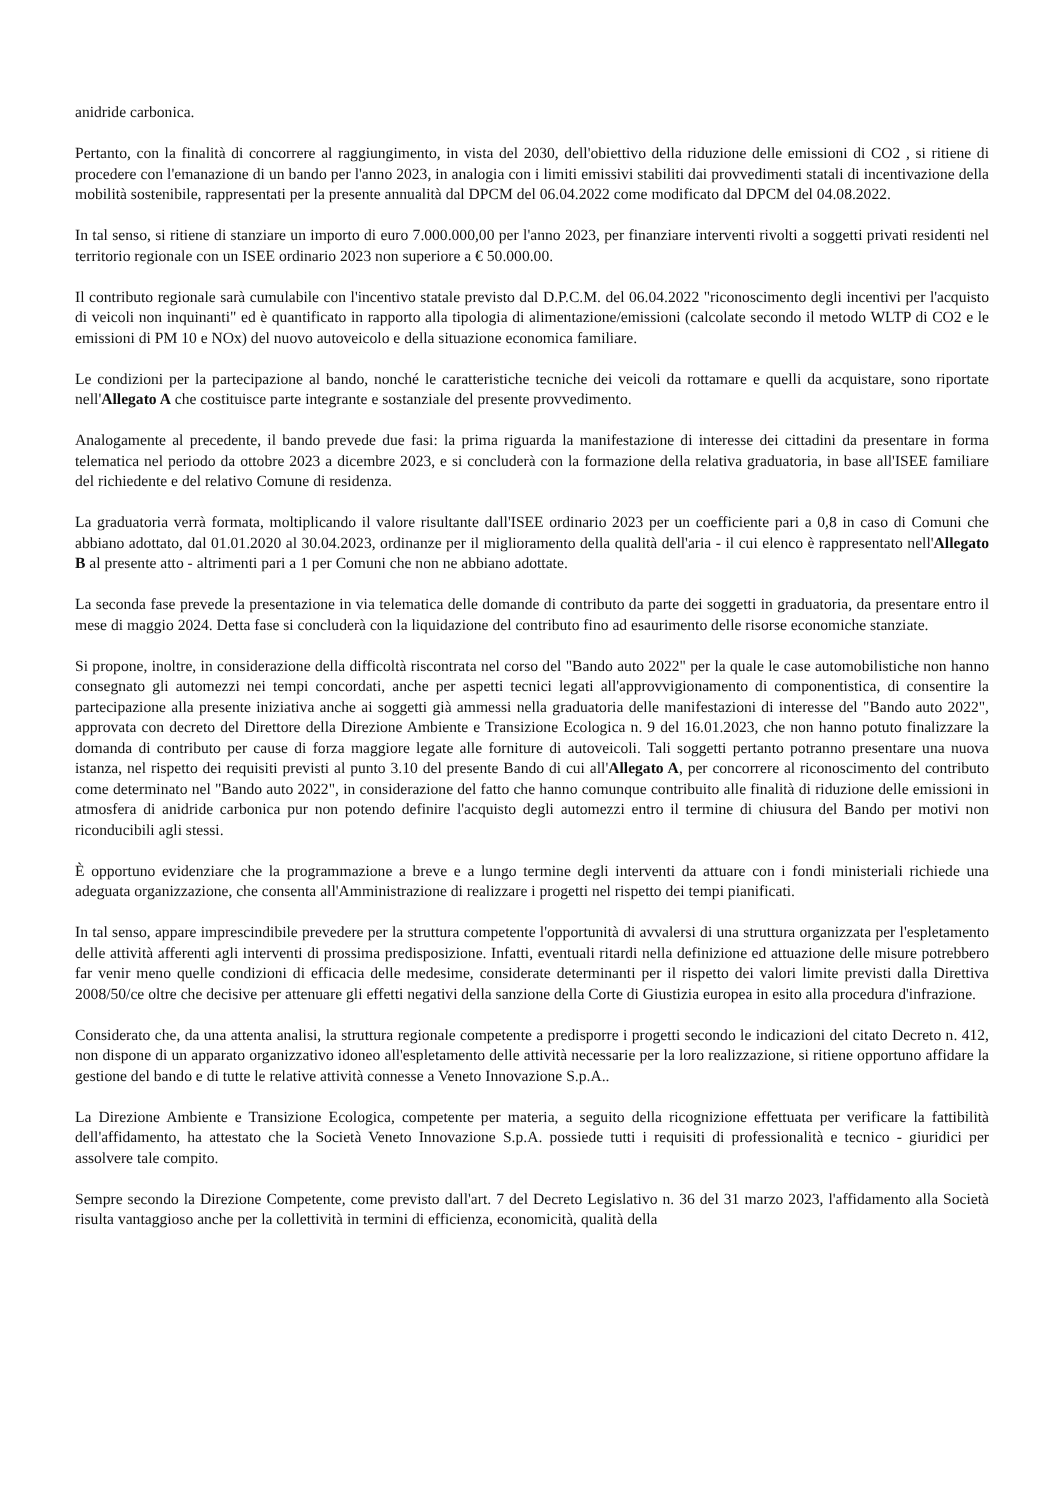anidride carbonica.
Pertanto, con la finalità di concorrere al raggiungimento, in vista del 2030, dell'obiettivo della riduzione delle emissioni di CO2 , si ritiene di procedere con l'emanazione di un bando per l'anno 2023, in analogia con i limiti emissivi stabiliti dai provvedimenti statali di incentivazione della mobilità sostenibile, rappresentati per la presente annualità dal DPCM del 06.04.2022 come modificato dal DPCM del 04.08.2022.
In tal senso, si ritiene di stanziare un importo di euro 7.000.000,00 per l'anno 2023, per finanziare interventi rivolti a soggetti privati residenti nel territorio regionale con un ISEE ordinario 2023 non superiore a € 50.000.00.
Il contributo regionale sarà cumulabile con l'incentivo statale previsto dal D.P.C.M. del 06.04.2022 "riconoscimento degli incentivi per l'acquisto di veicoli non inquinanti" ed è quantificato in rapporto alla tipologia di alimentazione/emissioni (calcolate secondo il metodo WLTP di CO2 e le emissioni di PM 10 e NOx) del nuovo autoveicolo e della situazione economica familiare.
Le condizioni per la partecipazione al bando, nonché le caratteristiche tecniche dei veicoli da rottamare e quelli da acquistare, sono riportate nell'Allegato A che costituisce parte integrante e sostanziale del presente provvedimento.
Analogamente al precedente, il bando prevede due fasi: la prima riguarda la manifestazione di interesse dei cittadini da presentare in forma telematica nel periodo da ottobre 2023 a dicembre 2023, e si concluderà con la formazione della relativa graduatoria, in base all'ISEE familiare del richiedente e del relativo Comune di residenza.
La graduatoria verrà formata, moltiplicando il valore risultante dall'ISEE ordinario 2023 per un coefficiente pari a 0,8 in caso di Comuni che abbiano adottato, dal 01.01.2020 al 30.04.2023, ordinanze per il miglioramento della qualità dell'aria - il cui elenco è rappresentato nell'Allegato B al presente atto - altrimenti pari a 1 per Comuni che non ne abbiano adottate.
La seconda fase prevede la presentazione in via telematica delle domande di contributo da parte dei soggetti in graduatoria, da presentare entro il mese di maggio 2024. Detta fase si concluderà con la liquidazione del contributo fino ad esaurimento delle risorse economiche stanziate.
Si propone, inoltre, in considerazione della difficoltà riscontrata nel corso del "Bando auto 2022" per la quale le case automobilistiche non hanno consegnato gli automezzi nei tempi concordati, anche per aspetti tecnici legati all'approvvigionamento di componentistica, di consentire la partecipazione alla presente iniziativa anche ai soggetti già ammessi nella graduatoria delle manifestazioni di interesse del "Bando auto 2022", approvata con decreto del Direttore della Direzione Ambiente e Transizione Ecologica n. 9 del 16.01.2023, che non hanno potuto finalizzare la domanda di contributo per cause di forza maggiore legate alle forniture di autoveicoli. Tali soggetti pertanto potranno presentare una nuova istanza, nel rispetto dei requisiti previsti al punto 3.10 del presente Bando di cui all'Allegato A, per concorrere al riconoscimento del contributo come determinato nel "Bando auto 2022", in considerazione del fatto che hanno comunque contribuito alle finalità di riduzione delle emissioni in atmosfera di anidride carbonica pur non potendo definire l'acquisto degli automezzi entro il termine di chiusura del Bando per motivi non riconducibili agli stessi.
È opportuno evidenziare che la programmazione a breve e a lungo termine degli interventi da attuare con i fondi ministeriali richiede una adeguata organizzazione, che consenta all'Amministrazione di realizzare i progetti nel rispetto dei tempi pianificati.
In tal senso, appare imprescindibile prevedere per la struttura competente l'opportunità di avvalersi di una struttura organizzata per l'espletamento delle attività afferenti agli interventi di prossima predisposizione. Infatti, eventuali ritardi nella definizione ed attuazione delle misure potrebbero far venir meno quelle condizioni di efficacia delle medesime, considerate determinanti per il rispetto dei valori limite previsti dalla Direttiva 2008/50/ce oltre che decisive per attenuare gli effetti negativi della sanzione della Corte di Giustizia europea in esito alla procedura d'infrazione.
Considerato che, da una attenta analisi, la struttura regionale competente a predisporre i progetti secondo le indicazioni del citato Decreto n. 412, non dispone di un apparato organizzativo idoneo all'espletamento delle attività necessarie per la loro realizzazione, si ritiene opportuno affidare la gestione del bando e di tutte le relative attività connesse a Veneto Innovazione S.p.A..
La Direzione Ambiente e Transizione Ecologica, competente per materia, a seguito della ricognizione effettuata per verificare la fattibilità dell'affidamento, ha attestato che la Società Veneto Innovazione S.p.A. possiede tutti i requisiti di professionalità e tecnico - giuridici per assolvere tale compito.
Sempre secondo la Direzione Competente, come previsto dall'art. 7 del Decreto Legislativo n. 36 del 31 marzo 2023, l'affidamento alla Società risulta vantaggioso anche per la collettività in termini di efficienza, economicità, qualità della